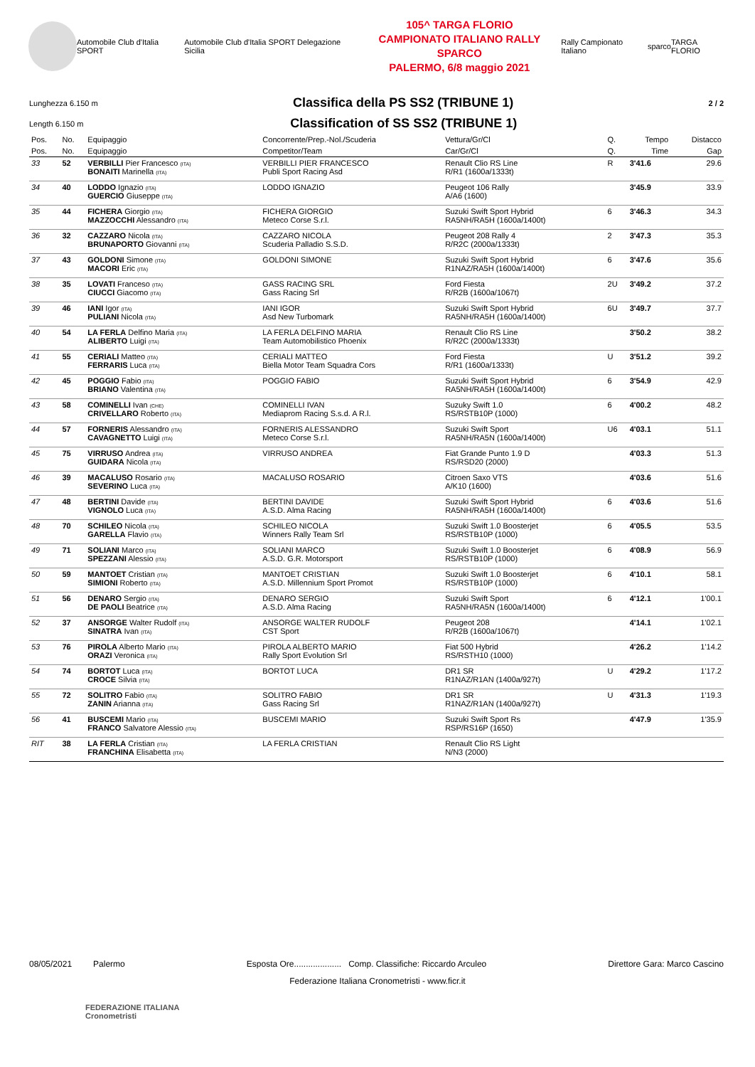Automobile Club d'Italia SPORT
Automobile Club d'Italia SPORT Delegazione Sicilia
105^ TARGA FLORIO
CAMPIONATO ITALIANO RALLY SPARCO
PALERMO, 6/8 maggio 2021
Rally Campionato Italiano sparco TARGA FLORIO
Lunghezza 6.150 m
Classifica della PS SS2 (TRIBUNE 1)
2 / 2
Length 6.150 m
Classification of SS SS2 (TRIBUNE 1)
| Pos. | No. | Equipaggio | Concorrente/Prep.-Nol./Scuderia | Vettura/Gr/Cl | Q. | Tempo | Distacco |
| --- | --- | --- | --- | --- | --- | --- | --- |
| Pos. | No. | Equipaggio | Competitor/Team | Car/Gr/Cl | Q. | Time | Gap |
| 33 | 52 | VERBILLI Pier Francesco (ITA) BONAITI Marinella (ITA) | VERBILLI PIER FRANCESCO Publi Sport Racing Asd | Renault Clio RS Line R/R1 (1600a/1333t) | R | 3'41.6 | 29.6 |
| 34 | 40 | LODDO Ignazio (ITA) GUERCIO Giuseppe (ITA) | LODDO IGNAZIO | Peugeot 106 Rally A/A6 (1600) | | 3'45.9 | 33.9 |
| 35 | 44 | FICHERA Giorgio (ITA) MAZZOCCHI Alessandro (ITA) | FICHERA GIORGIO Meteco Corse S.r.l. | Suzuki Swift Sport Hybrid RA5NH/RA5H (1600a/1400t) | 6 | 3'46.3 | 34.3 |
| 36 | 32 | CAZZARO Nicola (ITA) BRUNAPORTO Giovanni (ITA) | CAZZARO NICOLA Scuderia Palladio S.S.D. | Peugeot 208 Rally 4 R/R2C (2000a/1333t) | 2 | 3'47.3 | 35.3 |
| 37 | 43 | GOLDONI Simone (ITA) MACORI Eric (ITA) | GOLDONI SIMONE | Suzuki Swift Sport Hybrid R1NAZ/RA5H (1600a/1400t) | 6 | 3'47.6 | 35.6 |
| 38 | 35 | LOVATI Franceso (ITA) CIUCCI Giacomo (ITA) | GASS RACING SRL Gass Racing Srl | Ford Fiesta R/R2B (1600a/1067t) | 2U | 3'49.2 | 37.2 |
| 39 | 46 | IANI Igor (ITA) PULIANI Nicola (ITA) | IANI IGOR Asd New Turbomark | Suzuki Swift Sport Hybrid RA5NH/RA5H (1600a/1400t) | 6U | 3'49.7 | 37.7 |
| 40 | 54 | LA FERLA Delfino Maria (ITA) ALIBERTO Luigi (ITA) | LA FERLA DELFINO MARIA Team Automobilistico Phoenix | Renault Clio RS Line R/R2C (2000a/1333t) | | 3'50.2 | 38.2 |
| 41 | 55 | CERIALI Matteo (ITA) FERRARIS Luca (ITA) | CERIALI MATTEO Biella Motor Team Squadra Cors | Ford Fiesta R/R1 (1600a/1333t) | U | 3'51.2 | 39.2 |
| 42 | 45 | POGGIO Fabio (ITA) BRIANO Valentina (ITA) | POGGIO FABIO | Suzuki Swift Sport Hybrid RA5NH/RA5H (1600a/1400t) | 6 | 3'54.9 | 42.9 |
| 43 | 58 | COMINELLI Ivan (CHE) CRIVELLARO Roberto (ITA) | COMINELLI IVAN Mediaprom Racing S.s.d. A R.l. | Suzuky Swift 1.0 RS/RSTB10P (1000) | 6 | 4'00.2 | 48.2 |
| 44 | 57 | FORNERIS Alessandro (ITA) CAVAGNETTO Luigi (ITA) | FORNERIS ALESSANDRO Meteco Corse S.r.l. | Suzuki Swift Sport RA5NH/RA5N (1600a/1400t) | U6 | 4'03.1 | 51.1 |
| 45 | 75 | VIRRUSO Andrea (ITA) GUIDARA Nicola (ITA) | VIRRUSO ANDREA | Fiat Grande Punto 1.9 D RS/RSD20 (2000) | | 4'03.3 | 51.3 |
| 46 | 39 | MACALUSO Rosario (ITA) SEVERINO Luca (ITA) | MACALUSO ROSARIO | Citroen Saxo VTS A/K10 (1600) | | 4'03.6 | 51.6 |
| 47 | 48 | BERTINI Davide (ITA) VIGNOLO Luca (ITA) | BERTINI DAVIDE A.S.D. Alma Racing | Suzuki Swift Sport Hybrid RA5NH/RA5H (1600a/1400t) | 6 | 4'03.6 | 51.6 |
| 48 | 70 | SCHILEO Nicola (ITA) GARELLA Flavio (ITA) | SCHILEO NICOLA Winners Rally Team Srl | Suzuki Swift 1.0 Boosterjet RS/RSTB10P (1000) | 6 | 4'05.5 | 53.5 |
| 49 | 71 | SOLIANI Marco (ITA) SPEZZANI Alessio (ITA) | SOLIANI MARCO A.S.D. G.R. Motorsport | Suzuki Swift 1.0 Boosterjet RS/RSTB10P (1000) | 6 | 4'08.9 | 56.9 |
| 50 | 59 | MANTOET Cristian (ITA) SIMIONI Roberto (ITA) | MANTOET CRISTIAN A.S.D. Millennium Sport Promot | Suzuki Swift 1.0 Boosterjet RS/RSTB10P (1000) | 6 | 4'10.1 | 58.1 |
| 51 | 56 | DENARO Sergio (ITA) DE PAOLI Beatrice (ITA) | DENARO SERGIO A.S.D. Alma Racing | Suzuki Swift Sport RA5NH/RA5N (1600a/1400t) | 6 | 4'12.1 | 1'00.1 |
| 52 | 37 | ANSORGE Walter Rudolf (ITA) SINATRA Ivan (ITA) | ANSORGE WALTER RUDOLF CST Sport | Peugeot 208 R/R2B (1600a/1067t) | | 4'14.1 | 1'02.1 |
| 53 | 76 | PIROLA Alberto Mario (ITA) ORAZI Veronica (ITA) | PIROLA ALBERTO MARIO Rally Sport Evolution Srl | Fiat 500 Hybrid RS/RSTH10 (1000) | | 4'26.2 | 1'14.2 |
| 54 | 74 | BORTOT Luca (ITA) CROCE Silvia (ITA) | BORTOT LUCA | DR1 SR R1NAZ/R1AN (1400a/927t) | U | 4'29.2 | 1'17.2 |
| 55 | 72 | SOLITRO Fabio (ITA) ZANIN Arianna (ITA) | SOLITRO FABIO Gass Racing Srl | DR1 SR R1NAZ/R1AN (1400a/927t) | U | 4'31.3 | 1'19.3 |
| 56 | 41 | BUSCEMI Mario (ITA) FRANCO Salvatore Alessio (ITA) | BUSCEMI MARIO | Suzuki Swift Sport Rs RSP/RS16P (1650) | | 4'47.9 | 1'35.9 |
| RIT | 38 | LA FERLA Cristian (ITA) FRANCHINA Elisabetta (ITA) | LA FERLA CRISTIAN | Renault Clio RS Light N/N3 (2000) | | | |
08/05/2021 Palermo Esposta Ore.................... Comp. Classifiche: Riccardo Arculeo Direttore Gara: Marco Cascino
Federazione Italiana Cronometristi - www.ficr.it
FEDERAZIONE ITALIANA
Cronometristi